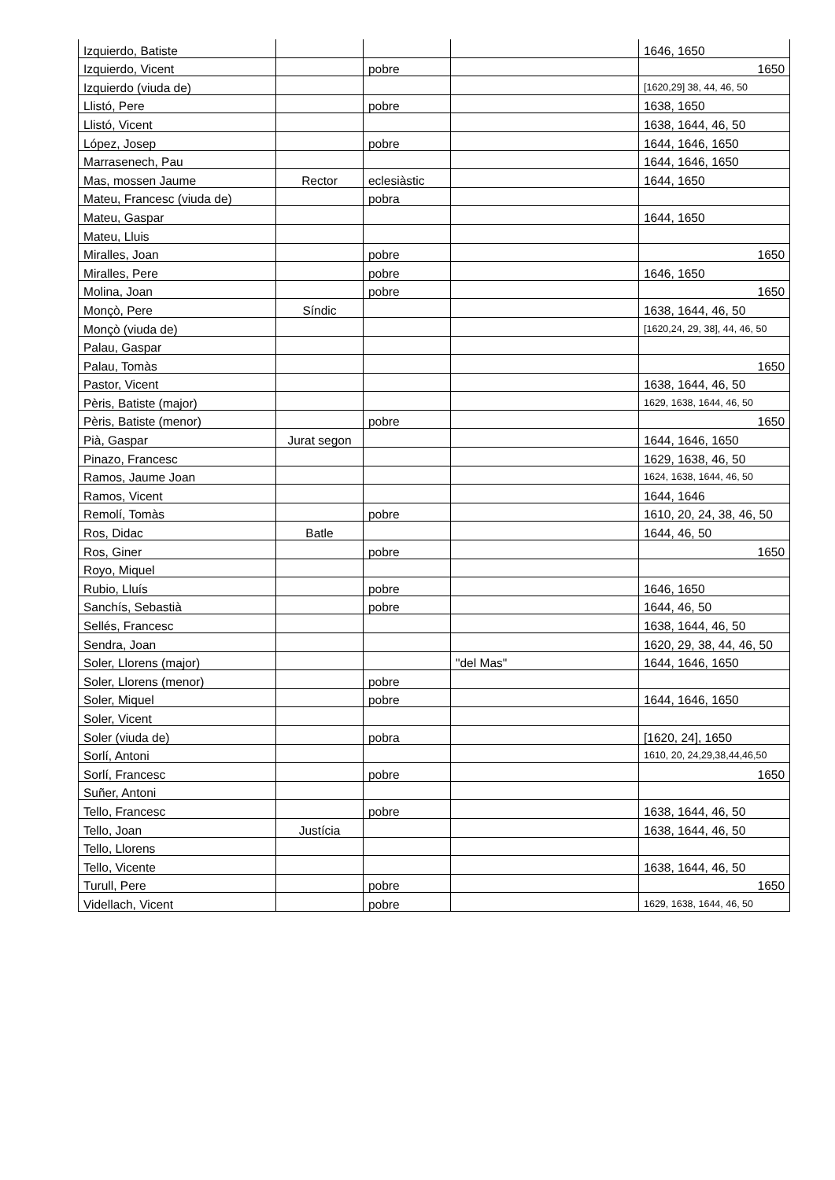| Izquierdo, Batiste | | | | 1646, 1650 |
| Izquierdo, Vicent | | pobre | | 1650 |
| Izquierdo (viuda de) | | | | [1620,29] 38, 44, 46, 50 |
| Llistó, Pere | | pobre | | 1638, 1650 |
| Llistó, Vicent | | | | 1638, 1644, 46, 50 |
| López, Josep | | pobre | | 1644, 1646, 1650 |
| Marrasenech, Pau | | | | 1644, 1646, 1650 |
| Mas, mossen Jaume | Rector | eclesiàstic | | 1644, 1650 |
| Mateu, Francesc (viuda de) | | pobra | | |
| Mateu, Gaspar | | | | 1644, 1650 |
| Mateu, Lluis | | | | |
| Miralles, Joan | | pobre | | 1650 |
| Miralles, Pere | | pobre | | 1646, 1650 |
| Molina, Joan | | pobre | | 1650 |
| Monçò, Pere | Síndic | | | 1638, 1644, 46, 50 |
| Monçò (viuda de) | | | | [1620,24, 29, 38], 44, 46, 50 |
| Palau, Gaspar | | | | |
| Palau, Tomàs | | | | 1650 |
| Pastor, Vicent | | | | 1638, 1644, 46, 50 |
| Pèris, Batiste (major) | | | | 1629, 1638, 1644, 46, 50 |
| Pèris, Batiste (menor) | | pobre | | 1650 |
| Pià, Gaspar | Jurat segon | | | 1644, 1646, 1650 |
| Pinazo, Francesc | | | | 1629, 1638, 46, 50 |
| Ramos, Jaume Joan | | | | 1624, 1638, 1644, 46, 50 |
| Ramos, Vicent | | | | 1644, 1646 |
| Remolí, Tomàs | | pobre | | 1610, 20, 24, 38, 46, 50 |
| Ros, Didac | Batle | | | 1644, 46, 50 |
| Ros, Giner | | pobre | | 1650 |
| Royo, Miquel | | | | |
| Rubio, Lluís | | pobre | | 1646, 1650 |
| Sanchís, Sebastià | | pobre | | 1644, 46, 50 |
| Sellés, Francesc | | | | 1638, 1644, 46, 50 |
| Sendra, Joan | | | | 1620, 29, 38, 44, 46, 50 |
| Soler, Llorens (major) | | | "del Mas" | 1644, 1646, 1650 |
| Soler, Llorens (menor) | | pobre | | |
| Soler, Miquel | | pobre | | 1644, 1646, 1650 |
| Soler, Vicent | | | | |
| Soler (viuda de) | | pobra | | [1620, 24], 1650 |
| Sorlí, Antoni | | | | 1610, 20, 24,29,38,44,46,50 |
| Sorlí, Francesc | | pobre | | 1650 |
| Suñer, Antoni | | | | |
| Tello, Francesc | | pobre | | 1638, 1644, 46, 50 |
| Tello, Joan | Justícia | | | 1638, 1644, 46, 50 |
| Tello, Llorens | | | | |
| Tello, Vicente | | | | 1638, 1644, 46, 50 |
| Turull, Pere | | pobre | | 1650 |
| Videllach, Vicent | | pobre | | 1629, 1638, 1644, 46, 50 |